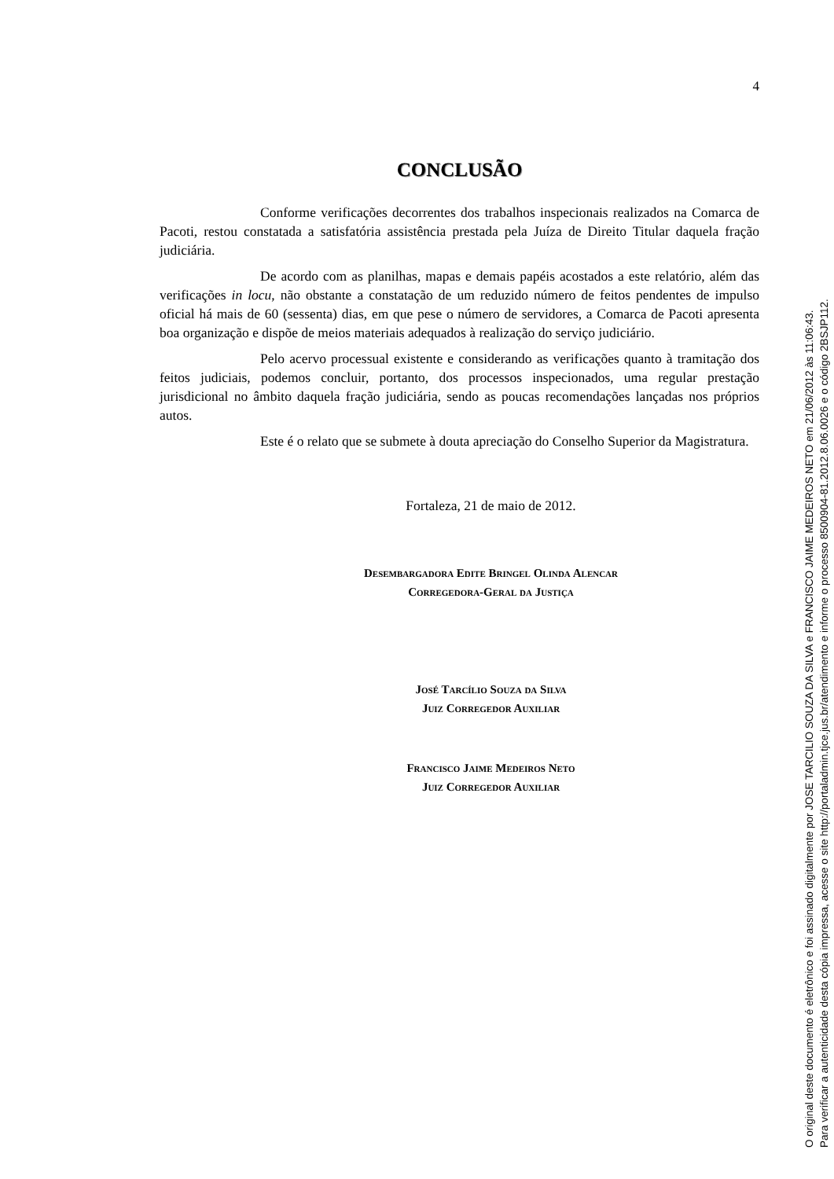4
CONCLUSÃO
Conforme verificações decorrentes dos trabalhos inspecionais realizados na Comarca de Pacoti, restou constatada a satisfatória assistência prestada pela Juíza de Direito Titular daquela fração judiciária.
De acordo com as planilhas, mapas e demais papéis acostados a este relatório, além das verificações in locu, não obstante a constatação de um reduzido número de feitos pendentes de impulso oficial há mais de 60 (sessenta) dias, em que pese o número de servidores, a Comarca de Pacoti apresenta boa organização e dispõe de meios materiais adequados à realização do serviço judiciário.
Pelo acervo processual existente e considerando as verificações quanto à tramitação dos feitos judiciais, podemos concluir, portanto, dos processos inspecionados, uma regular prestação jurisdicional no âmbito daquela fração judiciária, sendo as poucas recomendações lançadas nos próprios autos.
Este é o relato que se submete à douta apreciação do Conselho Superior da Magistratura.
Fortaleza, 21 de maio de 2012.
Desembargadora Edite Bringel Olinda Alencar
Corregedora-Geral da Justiça
José Tarcílio Souza da Silva
Juiz Corregedor Auxiliar
Francisco Jaime Medeiros Neto
Juiz Corregedor Auxiliar
O original deste documento é eletrônico e foi assinado digitalmente por JOSE TARCILIO SOUZA DA SILVA e FRANCISCO JAIME MEDEIROS NETO em 21/06/2012 às 11:06:43.
Para verificar a autenticidade desta cópia impressa, acesse o site http://portaladmin.tjce.jus.br/atendimento e informe o processo 8500904-81.2012.8.06.0026 e o código 2BSJP112.